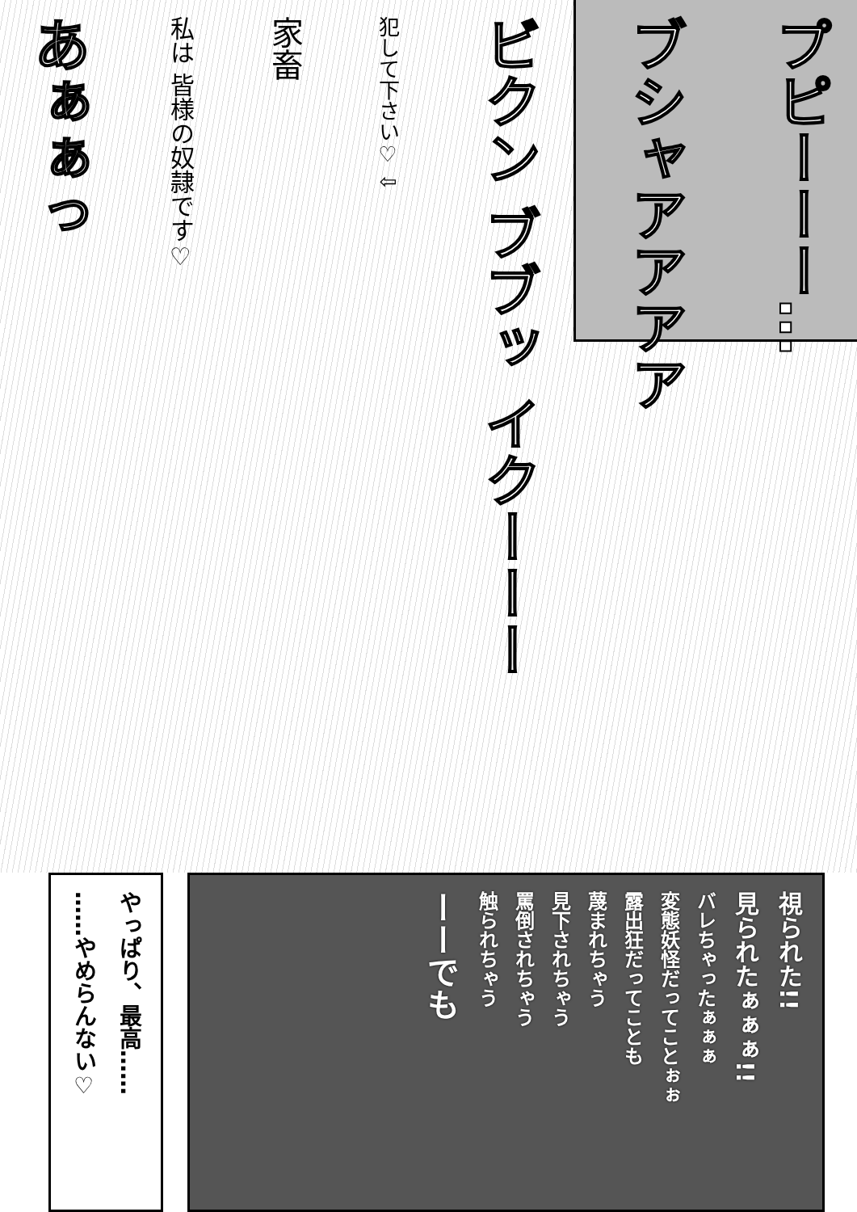あぁぁっ
私は 皆様の奴隷です♡
家畜
犯して下さい♡ ⇩
ビクン ブブッ イクーーー
ブシャアアアア
プピーーー…
やっぱり、最高……
……やめらんない♡
視られた!!
見られたぁぁぁ!!
バレちゃったぁぁぁ
変態妖怪だってことぉぉ
露出狂だってことも
蔑まれちゃう
見下されちゃう
罵倒されちゃう
触られちゃう
ーーでも